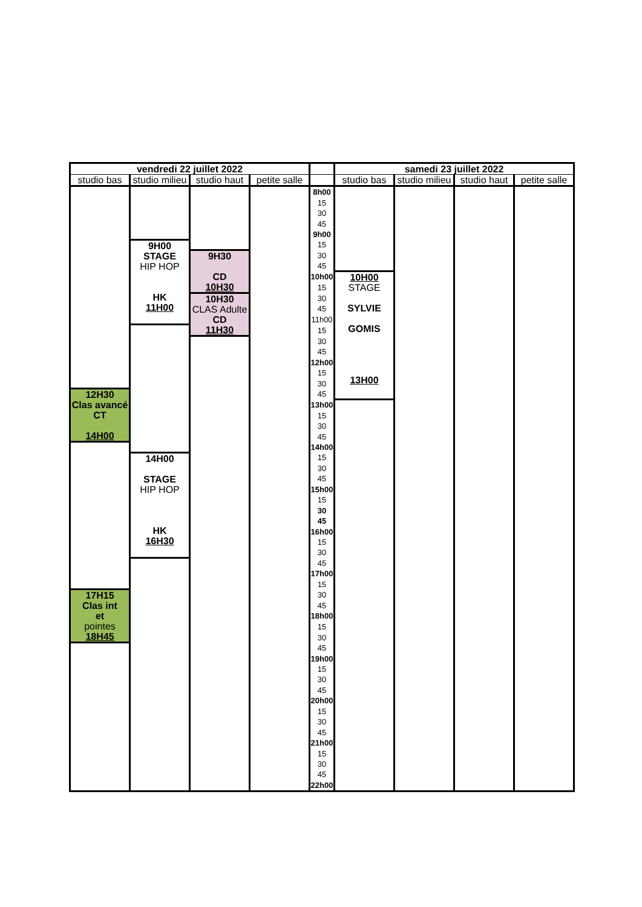| vendredi 22 juillet 2022 | | | | | samedi 23 juillet 2022 | | | |
| studio bas | studio milieu | studio haut | petite salle | | studio bas | studio milieu | studio haut | petite salle |
| | | | | 8h00 | | | | |
| | | | | 15 | | | | |
| | | | | 30 | | | | |
| | | | | 45 | | | | |
| | | | | 9h00 | | | | |
| | 9H00 STAGE HIP HOP HK 11H00 | | | 15 | | | | |
| | | 9H30 CD 10H30 | | 30 | | | | |
| | | | | 45 | | | | |
| | | | | 10h00 | 10H00 STAGE SYLVIE GOMIS 13H00 | | | |
| | | | | 15 | | | | |
| | | 10H30 CLAS Adulte CD 11H30 | | 30 | | | | |
| | | | | 45 | | | | |
| | | | | 11h00 | | | | |
| | | | | 15 | | | | |
| | | | | 30 | | | | |
| | | | | 45 | | | | |
| | | | | 12h00 | | | | |
| | | | | 15 | | | | |
| | | | | 30 | | | | |
| 12H30 Clas avancé CT 14H00 | | | | 45 | | | | |
| | | | | 13h00 | | | | |
| | | | | 15 | | | | |
| | | | | 30 | | | | |
| | | | | 45 | | | | |
| | | | | 14h00 | | | | |
| | 14H00 STAGE HIP HOP HK 16H30 | | | 15 | | | | |
| | | | | 30 | | | | |
| | | | | 45 | | | | |
| | | | | 15h00 | | | | |
| | | | | 15 | | | | |
| | | | | 30 | | | | |
| | | | | 45 | | | | |
| | | | | 16h00 | | | | |
| | | | | 15 | | | | |
| | | | | 30 | | | | |
| | | | | 45 | | | | |
| | | | | 17h00 | | | | |
| | | | | 15 | | | | |
| 17H15 Clas int et pointes 18H45 | | | | 30 | | | | |
| | | | | 45 | | | | |
| | | | | 18h00 | | | | |
| | | | | 15 | | | | |
| | | | | 30 | | | | |
| | | | | 45 | | | | |
| | | | | 19h00 | | | | |
| | | | | 15 | | | | |
| | | | | 30 | | | | |
| | | | | 45 | | | | |
| | | | | 20h00 | | | | |
| | | | | 15 | | | | |
| | | | | 30 | | | | |
| | | | | 45 | | | | |
| | | | | 21h00 | | | | |
| | | | | 15 | | | | |
| | | | | 30 | | | | |
| | | | | 45 | | | | |
| | | | | 22h00 | | | | |